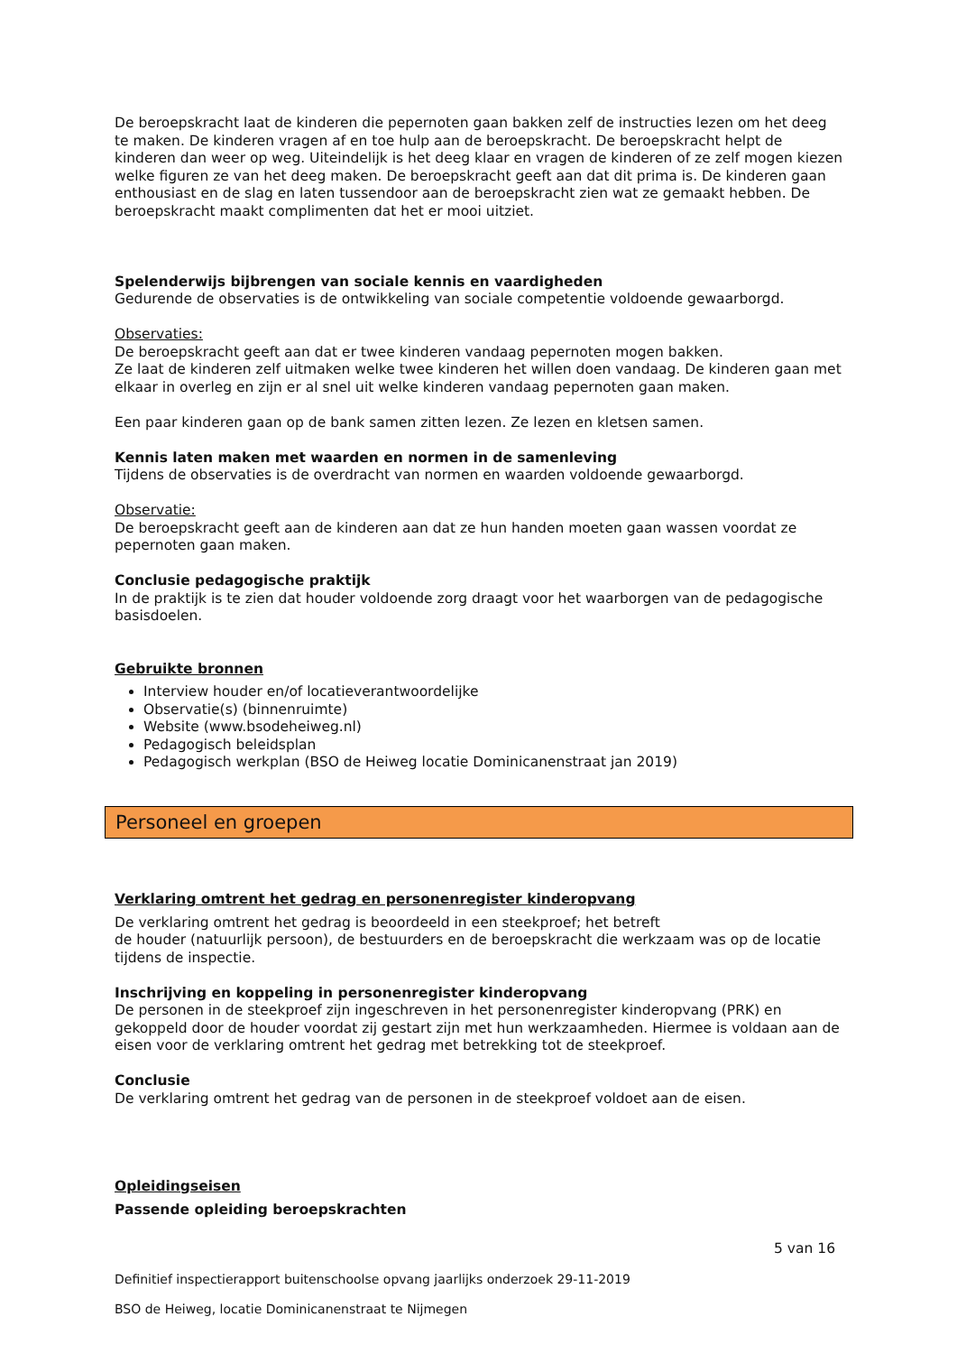De beroepskracht laat de kinderen die pepernoten gaan bakken zelf de instructies lezen om het deeg te maken. De kinderen vragen af en toe hulp aan de beroepskracht. De beroepskracht helpt de kinderen dan weer op weg. Uiteindelijk is het deeg klaar en vragen de kinderen of ze zelf mogen kiezen welke figuren ze van het deeg maken. De beroepskracht geeft aan dat dit prima is. De kinderen gaan enthousiast en de slag en laten tussendoor aan de beroepskracht zien wat ze gemaakt hebben. De beroepskracht maakt complimenten dat het er mooi uitziet.
Spelenderwijs bijbrengen van sociale kennis en vaardigheden
Gedurende de observaties is de ontwikkeling van sociale competentie voldoende gewaarborgd.
Observaties:
De beroepskracht geeft aan dat er twee kinderen vandaag pepernoten mogen bakken.
Ze laat de kinderen zelf uitmaken welke twee kinderen het willen doen vandaag. De kinderen gaan met elkaar in overleg en zijn er al snel uit welke kinderen vandaag pepernoten gaan maken.
Een paar kinderen gaan op de bank samen zitten lezen. Ze lezen en kletsen samen.
Kennis laten maken met waarden en normen in de samenleving
Tijdens de observaties is de overdracht van normen en waarden voldoende gewaarborgd.
Observatie:
De beroepskracht geeft aan de kinderen aan dat ze hun handen moeten gaan wassen voordat ze pepernoten gaan maken.
Conclusie pedagogische praktijk
In de praktijk is te zien dat houder voldoende zorg draagt voor het waarborgen van de pedagogische basisdoelen.
Gebruikte bronnen
Interview houder en/of locatieverantwoordelijke
Observatie(s) (binnenruimte)
Website (www.bsodeheiweg.nl)
Pedagogisch beleidsplan
Pedagogisch werkplan (BSO de Heiweg locatie Dominicanenstraat jan 2019)
Personeel en groepen
Verklaring omtrent het gedrag en personenregister kinderopvang
De verklaring omtrent het gedrag is beoordeeld in een steekproef; het betreft
de houder (natuurlijk persoon), de bestuurders en de beroepskracht die werkzaam was op de locatie tijdens de inspectie.
Inschrijving en koppeling in personenregister kinderopvang
De personen in de steekproef zijn ingeschreven in het personenregister kinderopvang (PRK) en gekoppeld door de houder voordat zij gestart zijn met hun werkzaamheden. Hiermee is voldaan aan de eisen voor de verklaring omtrent het gedrag met betrekking tot de steekproef.
Conclusie
De verklaring omtrent het gedrag van de personen in de steekproef voldoet aan de eisen.
Opleidingseisen
Passende opleiding beroepskrachten
5 van 16
Definitief inspectierapport buitenschoolse opvang jaarlijks onderzoek 29-11-2019
BSO de Heiweg, locatie Dominicanenstraat te Nijmegen